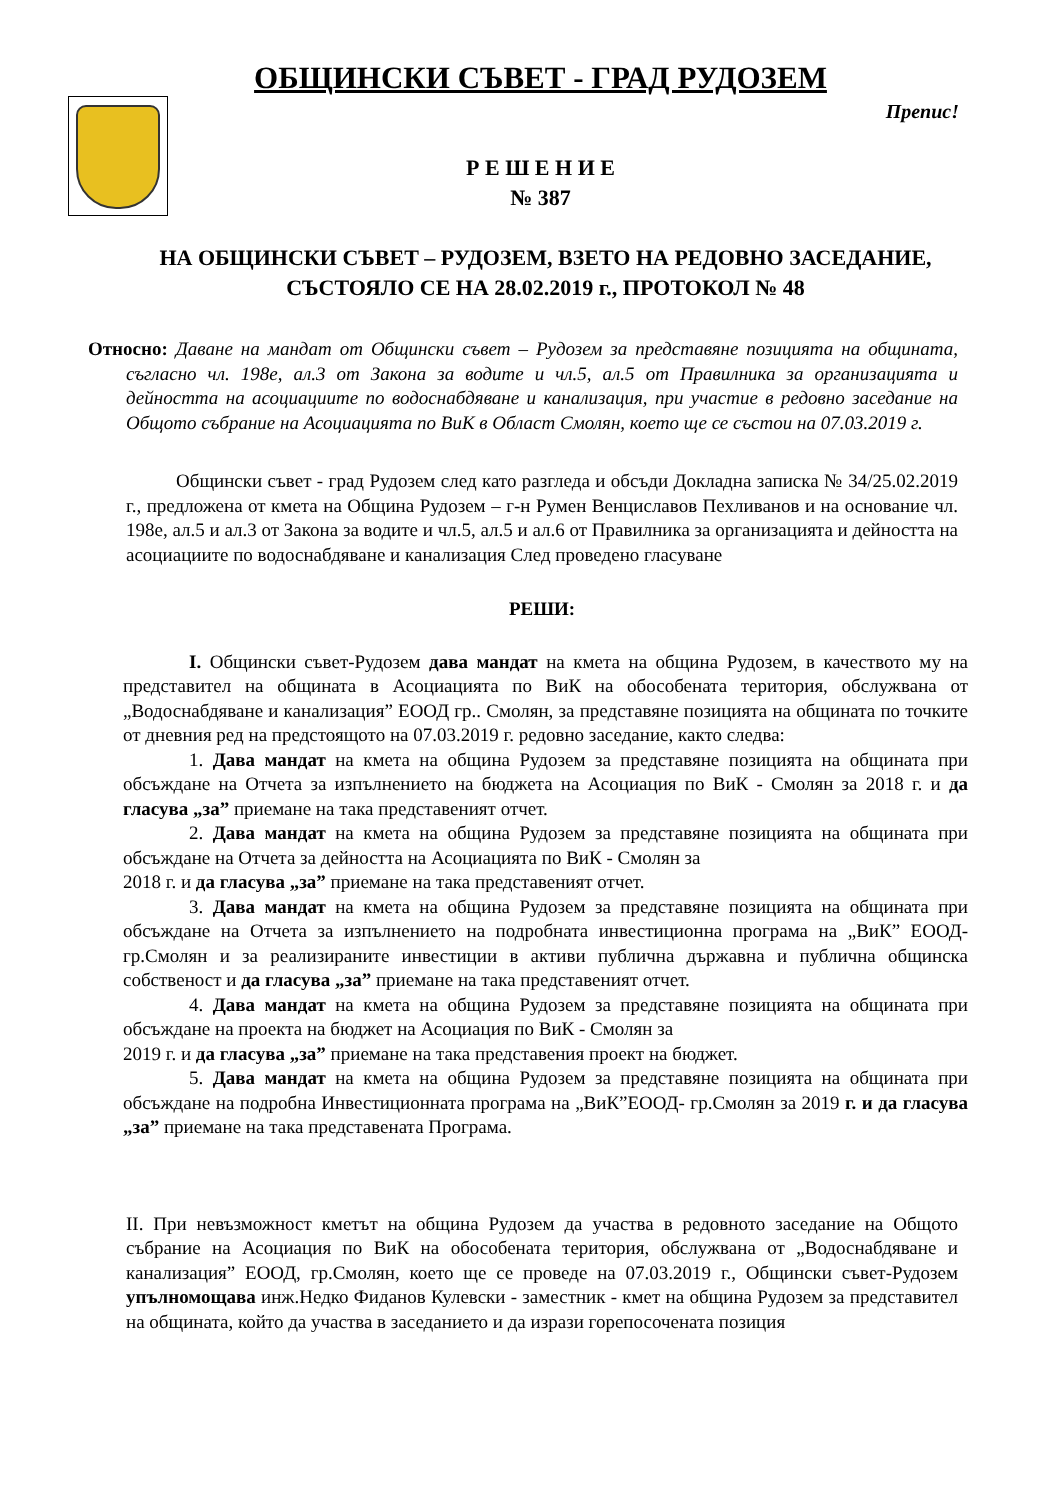ОБЩИНСКИ СЪВЕТ - ГРАД РУДОЗЕМ
Препис!
Р Е Ш Е Н И Е
№ 387
НА ОБЩИНСКИ СЪВЕТ – РУДОЗЕМ, ВЗЕТО НА РЕДОВНО ЗАСЕДАНИЕ, СЪСТОЯЛО СЕ НА 28.02.2019 г., ПРОТОКОЛ № 48
Относно: Даване на мандат от Общински съвет – Рудозем за представяне позицията на общината, съгласно чл. 198е, ал.3 от Закона за водите и чл.5, ал.5 от Правилника за организацията и дейността на асоциациите по водоснабдяване и канализация, при участие в редовно заседание на Общото събрание на Асоциацията по ВиК в Област Смолян, което ще се състои на 07.03.2019 г.
Общински съвет - град Рудозем след като разгледа и обсъди Докладна записка № 34/25.02.2019 г., предложена от кмета на Община Рудозем – г-н Румен Венциславов Пехливанов и на основание чл. 198е, ал.5 и ал.3 от Закона за водите и чл.5, ал.5 и ал.6 от Правилника за организацията и дейността на асоциациите по водоснабдяване и канализация След проведено гласуване
РЕШИ:
I. Общински съвет-Рудозем дава мандат на кмета на община Рудозем, в качеството му на представител на общината в Асоциацията по ВиК на обособената територия, обслужвана от „Водоснабдяване и канализация” ЕООД гр.. Смолян, за представяне позицията на общината по точките от дневния ред на предстоящото на 07.03.2019 г. редовно заседание, както следва:
1. Дава мандат на кмета на община Рудозем за представяне позицията на общината при обсъждане на Отчета за изпълнението на бюджета на Асоциация по ВиК - Смолян за 2018 г. и да гласува „за” приемане на така представеният отчет.
2. Дава мандат на кмета на община Рудозем за представяне позицията на общината при обсъждане на Отчета за дейността на Асоциацията по ВиК - Смолян за
2018 г. и да гласува „за” приемане на така представеният отчет.
3. Дава мандат на кмета на община Рудозем за представяне позицията на общината при обсъждане на Отчета за изпълнението на подробната инвестиционна програма на „ВиК” ЕООД-гр.Смолян и за реализираните инвестиции в активи публична държавна и публична общинска собственост и да гласува „за” приемане на така представеният отчет.
4. Дава мандат на кмета на община Рудозем за представяне позицията на общината при обсъждане на проекта на бюджет на Асоциация по ВиК - Смолян за
2019 г. и да гласува „за” приемане на така представения проект на бюджет.
5. Дава мандат на кмета на община Рудозем за представяне позицията на общината при обсъждане на подробна Инвестиционната програма на „ВиК”ЕООД- гр.Смолян за 2019 г. и да гласува „за” приемане на така представената Програма.
II. При невъзможност кметът на община Рудозем да участва в редовното заседание на Общото събрание на Асоциация по ВиК на обособената територия, обслужвана от „Водоснабдяване и канализация” ЕООД, гр.Смолян, което ще се проведе на 07.03.2019 г., Общински съвет-Рудозем упълномощава инж.Недко Фиданов Кулевски - заместник - кмет на община Рудозем за представител на общината, който да участва в заседанието и да изрази горепосочената позиция